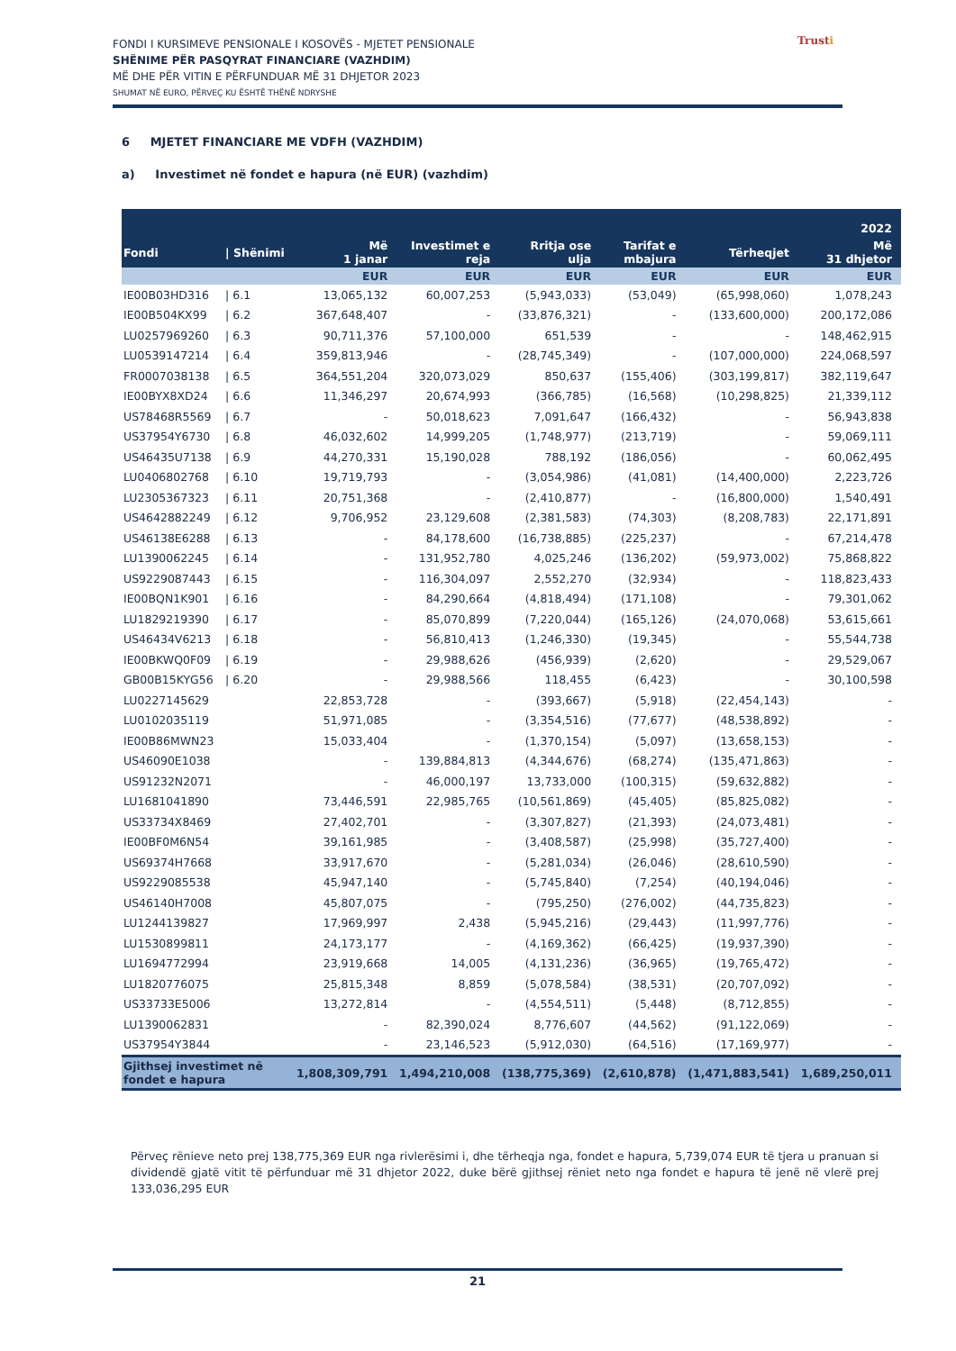FONDI I KURSIMEVE PENSIONALE I KOSOVËS - MJETET PENSIONALE
SHËNIME PËR PASQYRAT FINANCIARE (VAZHDIM)
MË DHE PËR VITIN E PËRFUNDUAR MË 31 DHJETOR 2023
SHUMAT NË EURO, PËRVEÇ KU ËSHTË THËNË NDRYSHE
Trusti
6 MJETET FINANCIARE ME VDFH (VAZHDIM)
a) Investimet në fondet e hapura (në EUR) (vazhdim)
| 2022 | | | | | | | |
| --- | --- | --- | --- | --- | --- | --- | --- |
| Fondi | / Shënimi | Më 1 janar | Investimet e reja | Rritja ose ulja | Tarifat e mbajura | Tërheqjet | Më 31 dhjetor |
| | | EUR | EUR | EUR | EUR | EUR | EUR |
| IE00B03HD316 | / 6.1 | 13,065,132 | 60,007,253 | (5,943,033) | (53,049) | (65,998,060) | 1,078,243 |
| IE00B504KX99 | / 6.2 | 367,648,407 | - | (33,876,321) | - | (133,600,000) | 200,172,086 |
| LU0257969260 | / 6.3 | 90,711,376 | 57,100,000 | 651,539 | - | - | 148,462,915 |
| LU0539147214 | / 6.4 | 359,813,946 | - | (28,745,349) | - | (107,000,000) | 224,068,597 |
| FR0007038138 | / 6.5 | 364,551,204 | 320,073,029 | 850,637 | (155,406) | (303,199,817) | 382,119,647 |
| IE00BYX8XD24 | / 6.6 | 11,346,297 | 20,674,993 | (366,785) | (16,568) | (10,298,825) | 21,339,112 |
| US78468R5569 | / 6.7 | - | 50,018,623 | 7,091,647 | (166,432) | - | 56,943,838 |
| US37954Y6730 | / 6.8 | 46,032,602 | 14,999,205 | (1,748,977) | (213,719) | - | 59,069,111 |
| US46435U7138 | / 6.9 | 44,270,331 | 15,190,028 | 788,192 | (186,056) | - | 60,062,495 |
| LU0406802768 | / 6.10 | 19,719,793 | - | (3,054,986) | (41,081) | (14,400,000) | 2,223,726 |
| LU2305367323 | / 6.11 | 20,751,368 | - | (2,410,877) | - | (16,800,000) | 1,540,491 |
| US4642882249 | / 6.12 | 9,706,952 | 23,129,608 | (2,381,583) | (74,303) | (8,208,783) | 22,171,891 |
| US46138E6288 | / 6.13 | - | 84,178,600 | (16,738,885) | (225,237) | - | 67,214,478 |
| LU1390062245 | / 6.14 | - | 131,952,780 | 4,025,246 | (136,202) | (59,973,002) | 75,868,822 |
| US9229087443 | / 6.15 | - | 116,304,097 | 2,552,270 | (32,934) | - | 118,823,433 |
| IE00BQN1K901 | / 6.16 | - | 84,290,664 | (4,818,494) | (171,108) | - | 79,301,062 |
| LU1829219390 | / 6.17 | - | 85,070,899 | (7,220,044) | (165,126) | (24,070,068) | 53,615,661 |
| US46434V6213 | / 6.18 | - | 56,810,413 | (1,246,330) | (19,345) | - | 55,544,738 |
| IE00BKWQ0F09 | / 6.19 | - | 29,988,626 | (456,939) | (2,620) | - | 29,529,067 |
| GB00B15KYG56 | / 6.20 | - | 29,988,566 | 118,455 | (6,423) | - | 30,100,598 |
| LU0227145629 | | 22,853,728 | - | (393,667) | (5,918) | (22,454,143) | - |
| LU0102035119 | | 51,971,085 | - | (3,354,516) | (77,677) | (48,538,892) | - |
| IE00B86MWN23 | | 15,033,404 | - | (1,370,154) | (5,097) | (13,658,153) | - |
| US46090E1038 | | - | 139,884,813 | (4,344,676) | (68,274) | (135,471,863) | - |
| US91232N2071 | | - | 46,000,197 | 13,733,000 | (100,315) | (59,632,882) | - |
| LU1681041890 | | 73,446,591 | 22,985,765 | (10,561,869) | (45,405) | (85,825,082) | - |
| US33734X8469 | | 27,402,701 | - | (3,307,827) | (21,393) | (24,073,481) | - |
| IE00BF0M6N54 | | 39,161,985 | - | (3,408,587) | (25,998) | (35,727,400) | - |
| US69374H7668 | | 33,917,670 | - | (5,281,034) | (26,046) | (28,610,590) | - |
| US9229085538 | | 45,947,140 | - | (5,745,840) | (7,254) | (40,194,046) | - |
| US46140H7008 | | 45,807,075 | - | (795,250) | (276,002) | (44,735,823) | - |
| LU1244139827 | | 17,969,997 | 2,438 | (5,945,216) | (29,443) | (11,997,776) | - |
| LU1530899811 | | 24,173,177 | - | (4,169,362) | (66,425) | (19,937,390) | - |
| LU1694772994 | | 23,919,668 | 14,005 | (4,131,236) | (36,965) | (19,765,472) | - |
| LU1820776075 | | 25,815,348 | 8,859 | (5,078,584) | (38,531) | (20,707,092) | - |
| US33733E5006 | | 13,272,814 | - | (4,554,511) | (5,448) | (8,712,855) | - |
| LU1390062831 | | - | 82,390,024 | 8,776,607 | (44,562) | (91,122,069) | - |
| US37954Y3844 | | - | 23,146,523 | (5,912,030) | (64,516) | (17,169,977) | - |
| Gjithsej investimet në fondet e hapura | | 1,808,309,791 | 1,494,210,008 | (138,775,369) | (2,610,878) | (1,471,883,541) | 1,689,250,011 |
Përveç rënieve neto prej 138,775,369 EUR nga rivlerësimi i, dhe tërheqja nga, fondet e hapura, 5,739,074 EUR të tjera u pranuan si dividendë gjatë vitit të përfunduar më 31 dhjetor 2022, duke bërë gjithsej rëniet neto nga fondet e hapura të jenë në vlerë prej 133,036,295 EUR
21